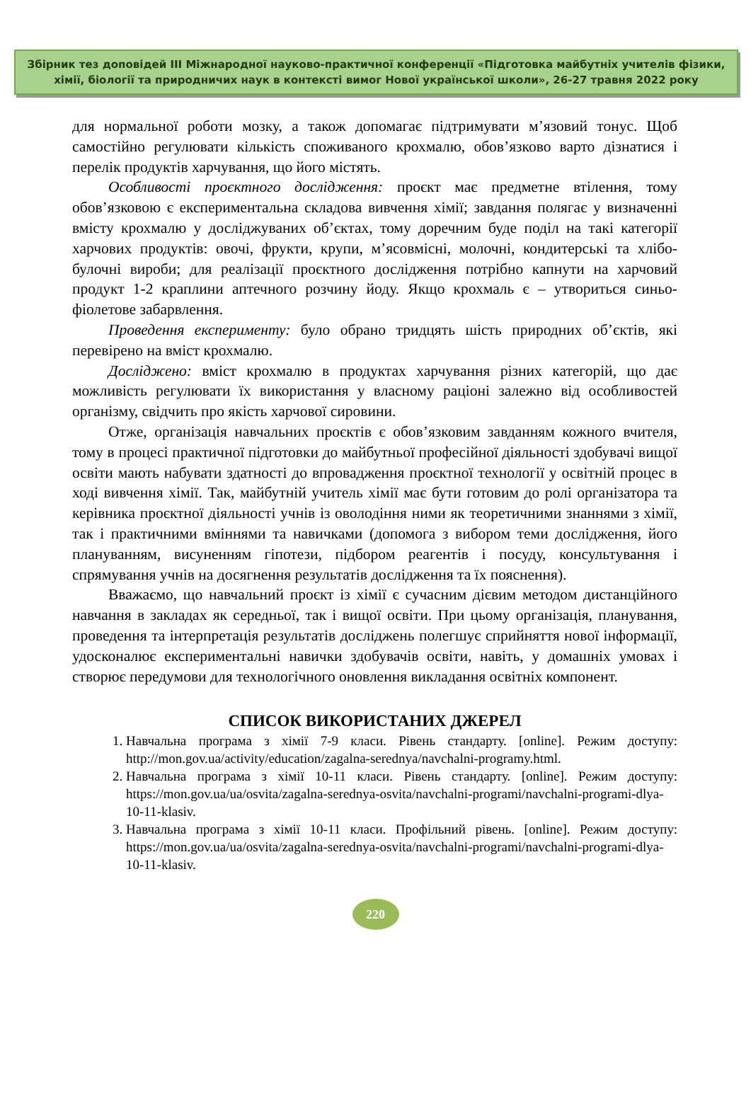Збірник тез доповідей ІІІ Міжнародної науково-практичної конференції «Підготовка майбутніх учителів фізики, хімії, біології та природничих наук в контексті вимог Нової української школи», 26-27 травня 2022 року
для нормальної роботи мозку, а також допомагає підтримувати м’язовий тонус. Щоб самостійно регулювати кількість споживаного крохмалю, обов’язково варто дізнатися і перелік продуктів харчування, що його містять.
Особливості проєктного дослідження: проєкт має предметне втілення, тому обов’язковою є експериментальна складова вивчення хімії; завдання полягає у визначенні вмісту крохмалю у досліджуваних об’єктах, тому доречним буде поділ на такі категорії харчових продуктів: овочі, фрукти, крупи, м’ясовмісні, молочні, кондитерські та хлібо-булочні вироби; для реалізації проєктного дослідження потрібно капнути на харчовий продукт 1-2 краплини аптечного розчину йоду. Якщо крохмаль є – утвориться синьо-фіолетове забарвлення.
Проведення експерименту: було обрано тридцять шість природних об’єктів, які перевірено на вміст крохмалю.
Досліджено: вміст крохмалю в продуктах харчування різних категорій, що дає можливість регулювати їх використання у власному раціоні залежно від особливостей організму, свідчить про якість харчової сировини.
Отже, організація навчальних проєктів є обов’язковим завданням кожного вчителя, тому в процесі практичної підготовки до майбутньої професійної діяльності здобувачі вищої освіти мають набувати здатності до впровадження проєктної технології у освітній процес в ході вивчення хімії. Так, майбутній учитель хімії має бути готовим до ролі організатора та керівника проєктної діяльності учнів із оволодіння ними як теоретичними знаннями з хімії, так і практичними вміннями та навичками (допомога з вибором теми дослідження, його плануванням, висуненням гіпотези, підбором реагентів і посуду, консультування і спрямування учнів на досягнення результатів дослідження та їх пояснення).
Вважаємо, що навчальний проєкт із хімії є сучасним дієвим методом дистанційного навчання в закладах як середньої, так і вищої освіти. При цьому організація, планування, проведення та інтерпретація результатів досліджень полегшує сприйняття нової інформації, удосконалює експериментальні навички здобувачів освіти, навіть, у домашніх умовах і створює передумови для технологічного оновлення викладання освітніх компонент.
СПИСОК ВИКОРИСТАНИХ ДЖЕРЕЛ
1. Навчальна програма з хімії 7-9 класи. Рівень стандарту. [online]. Режим доступу: http://mon.gov.ua/activity/education/zagalna-serednya/navchalni-programy.html.
2. Навчальна програма з хімії 10-11 класи. Рівень стандарту. [online]. Режим доступу: https://mon.gov.ua/ua/osvita/zagalna-serednya-osvita/navchalni-programi/navchalni-programi-dlya-10-11-klasiv.
3. Навчальна програма з хімії 10-11 класи. Профільний рівень. [online]. Режим доступу: https://mon.gov.ua/ua/osvita/zagalna-serednya-osvita/navchalni-programi/navchalni-programi-dlya-10-11-klasiv.
220